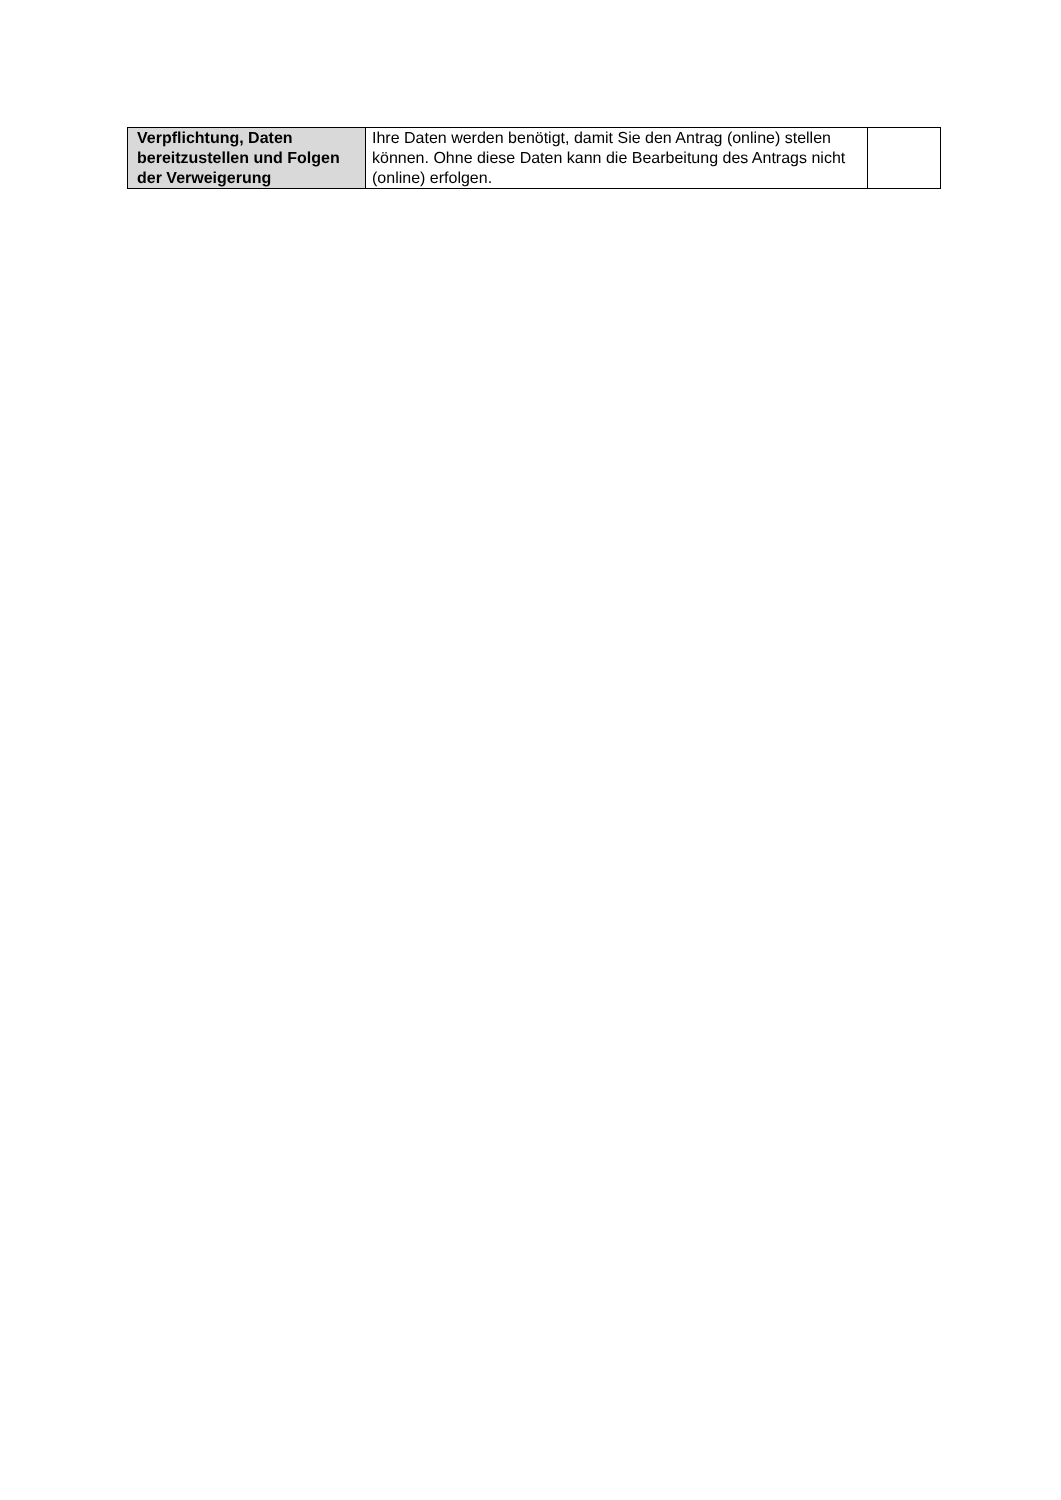| Verpflichtung, Daten bereitzustellen und Folgen der Verweigerung | Ihre Daten werden benötigt, damit Sie den Antrag (online) stellen können. Ohne diese Daten kann die Bearbeitung des Antrags nicht (online) erfolgen. | |